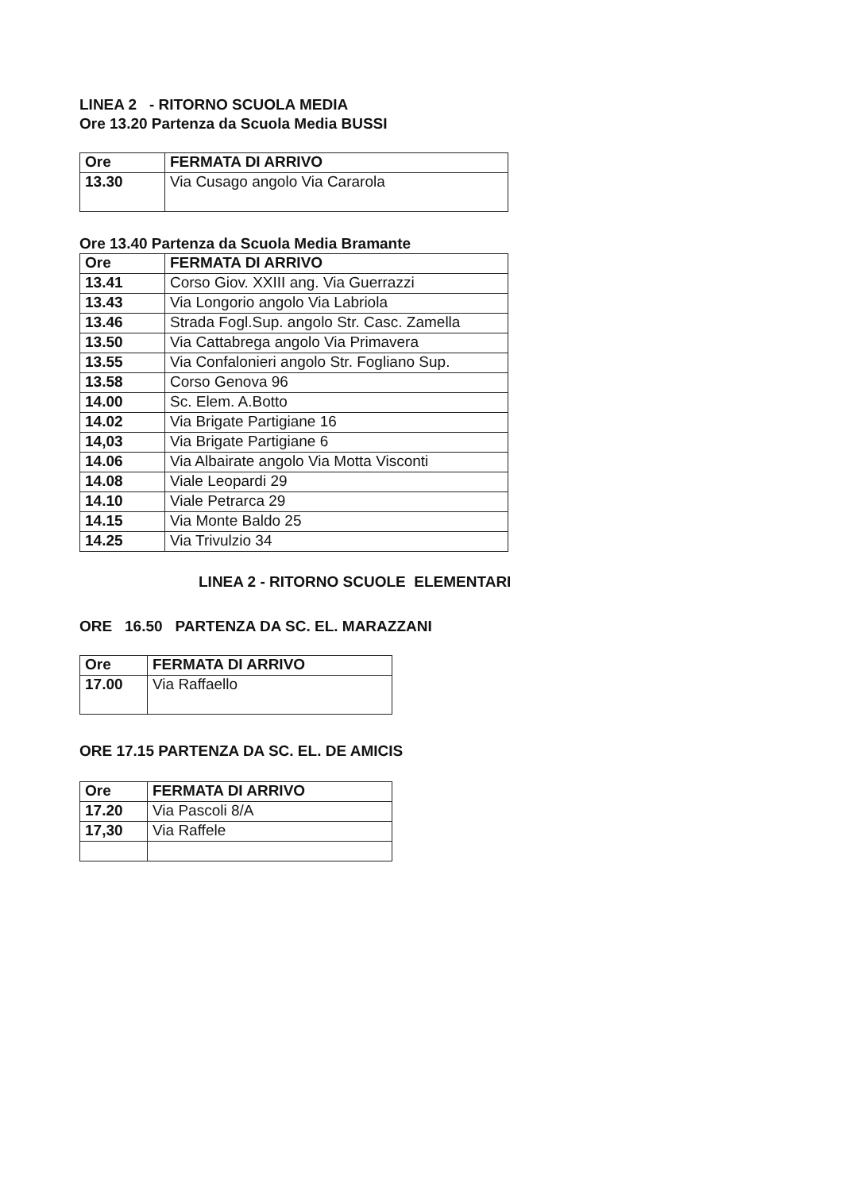LINEA 2 - RITORNO SCUOLA MEDIA
Ore 13.20 Partenza da Scuola Media BUSSI
| Ore | FERMATA DI ARRIVO |
| --- | --- |
| 13.30 | Via Cusago angolo Via Cararola |
Ore 13.40 Partenza da Scuola Media Bramante
| Ore | FERMATA DI ARRIVO |
| --- | --- |
| 13.41 | Corso Giov. XXIII ang. Via Guerrazzi |
| 13.43 | Via Longorio angolo Via Labriola |
| 13.46 | Strada Fogl.Sup. angolo Str. Casc. Zamella |
| 13.50 | Via Cattabrega angolo Via Primavera |
| 13.55 | Via Confalonieri angolo Str. Fogliano Sup. |
| 13.58 | Corso Genova 96 |
| 14.00 | Sc. Elem. A.Botto |
| 14.02 | Via Brigate Partigiane 16 |
| 14,03 | Via Brigate Partigiane 6 |
| 14.06 | Via Albairate angolo Via Motta Visconti |
| 14.08 | Viale Leopardi 29 |
| 14.10 | Viale Petrarca 29 |
| 14.15 | Via Monte Baldo 25 |
| 14.25 | Via Trivulzio 34 |
LINEA 2 - RITORNO SCUOLE ELEMENTARI
ORE 16.50 PARTENZA DA SC. EL. MARAZZANI
| Ore | FERMATA DI ARRIVO |
| --- | --- |
| 17.00 | Via Raffaello |
ORE 17.15 PARTENZA DA SC. EL. DE AMICIS
| Ore | FERMATA DI ARRIVO |
| --- | --- |
| 17.20 | Via Pascoli 8/A |
| 17,30 | Via Raffele |